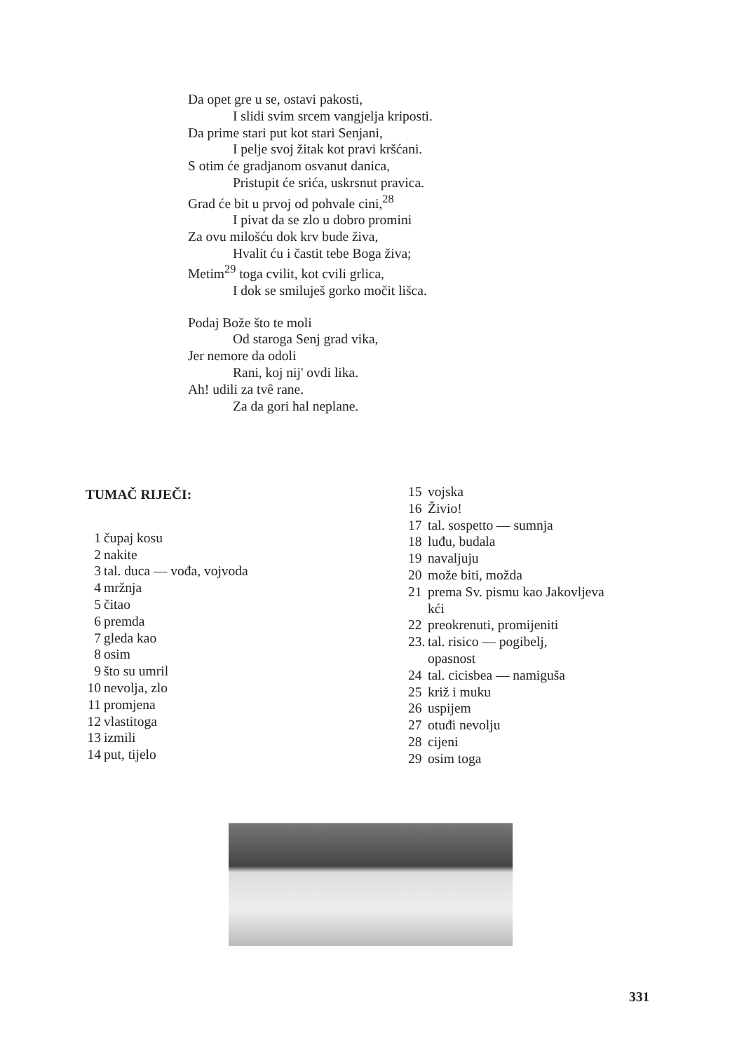Da opet gre u se, ostavi pakosti,
I slidi svim srcem vangjelja kriposti.
Da prime stari put kot stari Senjani,
I pelje svoj žitak kot pravi kršćani.
S otim će gradjanom osvanut danica,
Pristupit će srića, uskrsnut pravica.
Grad će bit u prvoj od pohvale cini,<sup>28</sup>
I pivat da se zlo u dobro promini
Za ovu milošću dok krv bude živa,
Hvalit ću i častit tebe Boga živa;
Metim<sup>29</sup> toga cvilit, kot cvili grlica,
I dok se smiluješ gorko močit lišca.
Podaj Bože što te moli
Od staroga Senj grad vika,
Jer nemore da odoli
Rani, koj nij' ovdi lika.
Ah! udili za tvê rane.
Za da gori hal neplane.
TUMAČ RIJEČI:
1 čupaj kosu
2 nakite
3 tal. duca — vođa, vojvoda
4 mržnja
5 čitao
6 premda
7 gleda kao
8 osim
9 što su umril
10 nevolja, zlo
11 promjena
12 vlastitoga
13 izmili
14 put, tijelo
15 vojska
16 Živio!
17 tal. sospetto — sumnja
18 luđu, budala
19 navaljuju
20 može biti, možda
21 prema Sv. pismu kao Jakovljeva
kći
22 preokrenuti, promijeniti
23. tal. risico — pogibelj,
opasnost
24 tal. cicisbea — namiguša
25 križ i muku
26 uspijem
27 otuđi nevolju
28 cijeni
29 osim toga
331